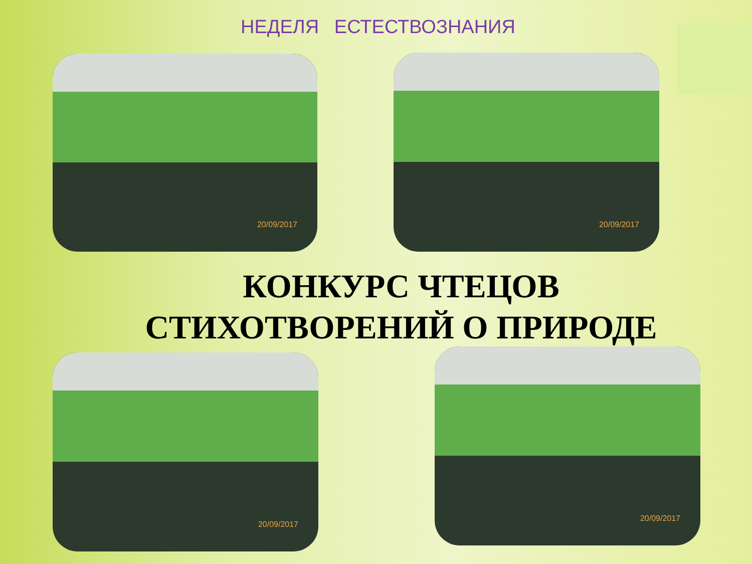НЕДЕЛЯ ЕСТЕСТВОЗНАНИЯ
20/09/2017 20/09/2017
КОНКУРС ЧТЕЦОВ
СТИХОТВОРЕНИЙ О ПРИРОДЕ
20/09/2017
20/09/2017